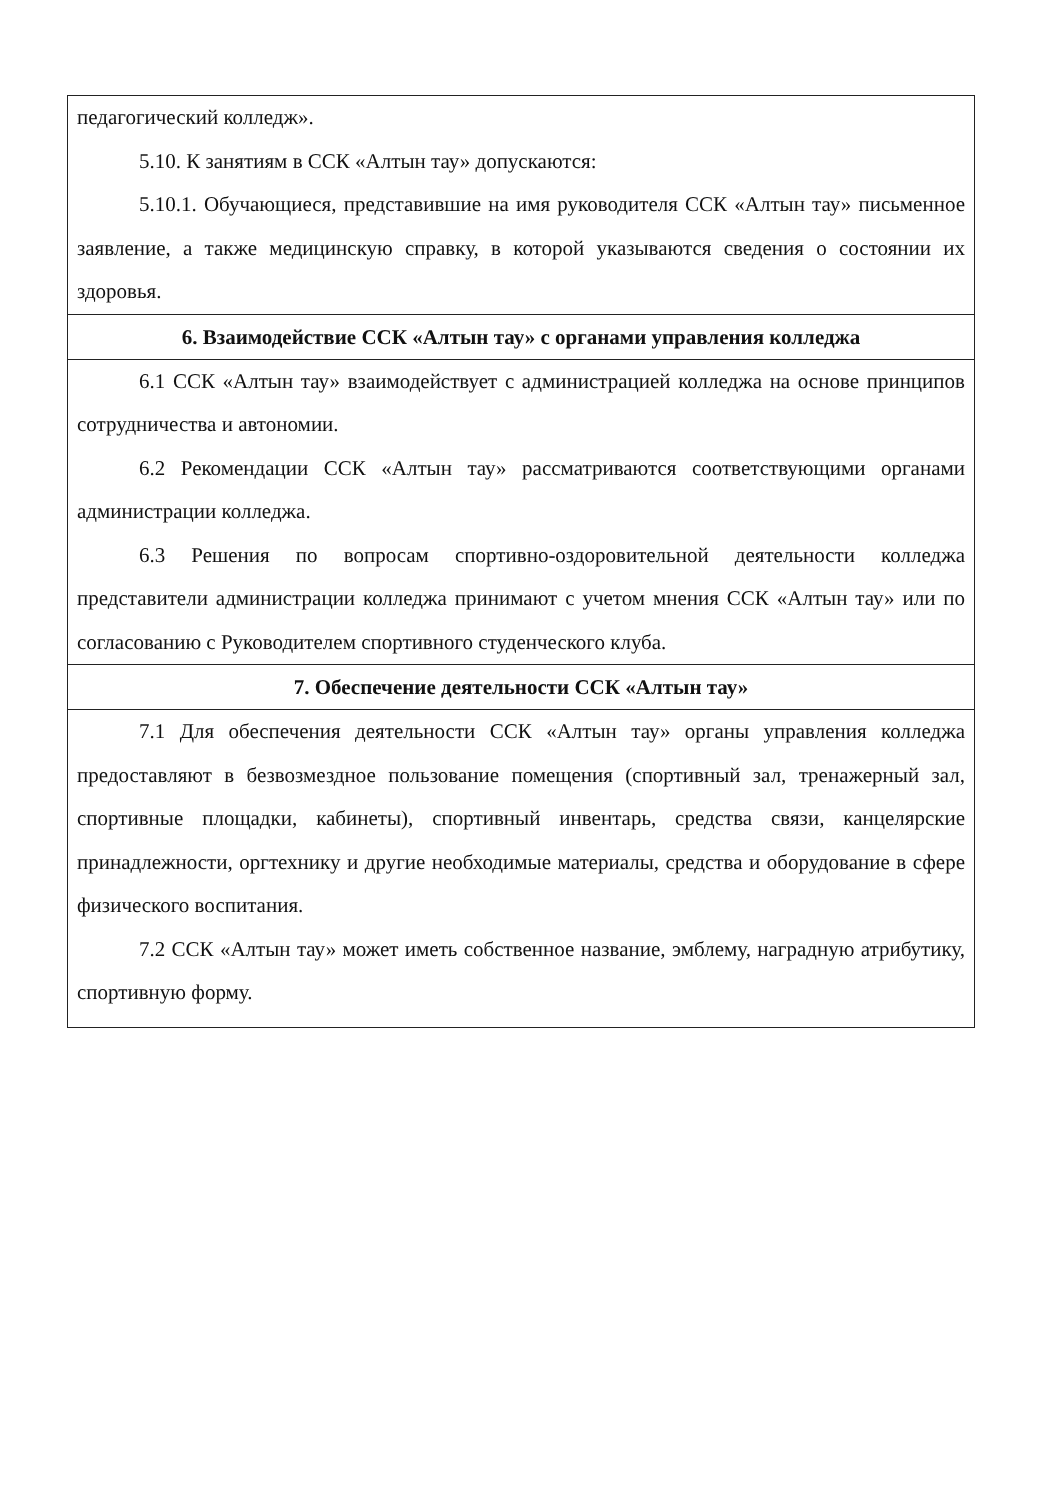| педагогический колледж». 5.10. К занятиям в ССК «Алтын тау» допускаются: 5.10.1. Обучающиеся, представившие на имя руководителя ССК «Алтын тау» письменное заявление, а также медицинскую справку, в которой указываются сведения о состоянии их здоровья. |
| 6. Взаимодействие ССК «Алтын тау» с органами управления колледжа |
| 6.1 ССК «Алтын тау» взаимодействует с администрацией колледжа на основе принципов сотрудничества и автономии. 6.2 Рекомендации ССК «Алтын тау» рассматриваются соответствующими органами администрации колледжа. 6.3 Решения по вопросам спортивно-оздоровительной деятельности колледжа представители администрации колледжа принимают с учетом мнения ССК «Алтын тау» или по согласованию с Руководителем спортивного студенческого клуба. |
| 7. Обеспечение деятельности ССК «Алтын тау» |
| 7.1 Для обеспечения деятельности ССК «Алтын тау» органы управления колледжа предоставляют в безвозмездное пользование помещения (спортивный зал, тренажерный зал, спортивные площадки, кабинеты), спортивный инвентарь, средства связи, канцелярские принадлежности, оргтехнику и другие необходимые материалы, средства и оборудование в сфере физического воспитания. 7.2 ССК «Алтын тау» может иметь собственное название, эмблему, наградную атрибутику, спортивную форму. |